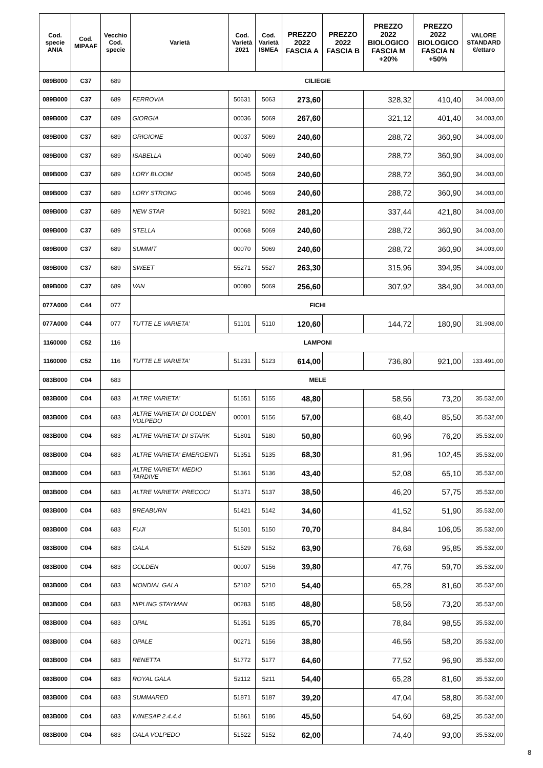| Cod. specie ANIA | Cod. MIPAAF | Vecchio Cod. specie | Varietà | Cod. Varietà 2021 | Cod. Varietà ISMEA | PREZZO 2022 FASCIA A | PREZZO 2022 FASCIA B | PREZZO 2022 BIOLOGICO FASCIA M +20% | PREZZO 2022 BIOLOGICO FASCIA N +50% | VALORE STANDARD €/ettaro |
| --- | --- | --- | --- | --- | --- | --- | --- | --- | --- | --- |
| 089B000 | C37 | 689 | CILIEGIE | | | | | | | |
| 089B000 | C37 | 689 | FERROVIA | 50631 | 5063 | 273,60 | | 328,32 | 410,40 | 34.003,00 |
| 089B000 | C37 | 689 | GIORGIA | 00036 | 5069 | 267,60 | | 321,12 | 401,40 | 34.003,00 |
| 089B000 | C37 | 689 | GRIGIONE | 00037 | 5069 | 240,60 | | 288,72 | 360,90 | 34.003,00 |
| 089B000 | C37 | 689 | ISABELLA | 00040 | 5069 | 240,60 | | 288,72 | 360,90 | 34.003,00 |
| 089B000 | C37 | 689 | LORY BLOOM | 00045 | 5069 | 240,60 | | 288,72 | 360,90 | 34.003,00 |
| 089B000 | C37 | 689 | LORY STRONG | 00046 | 5069 | 240,60 | | 288,72 | 360,90 | 34.003,00 |
| 089B000 | C37 | 689 | NEW STAR | 50921 | 5092 | 281,20 | | 337,44 | 421,80 | 34.003,00 |
| 089B000 | C37 | 689 | STELLA | 00068 | 5069 | 240,60 | | 288,72 | 360,90 | 34.003,00 |
| 089B000 | C37 | 689 | SUMMIT | 00070 | 5069 | 240,60 | | 288,72 | 360,90 | 34.003,00 |
| 089B000 | C37 | 689 | SWEET | 55271 | 5527 | 263,30 | | 315,96 | 394,95 | 34.003,00 |
| 089B000 | C37 | 689 | VAN | 00080 | 5069 | 256,60 | | 307,92 | 384,90 | 34.003,00 |
| 077A000 | C44 | 077 | FICHI | | | | | | | |
| 077A000 | C44 | 077 | TUTTE LE VARIETA' | 51101 | 5110 | 120,60 | | 144,72 | 180,90 | 31.908,00 |
| 1160000 | C52 | 116 | LAMPONI | | | | | | | |
| 1160000 | C52 | 116 | TUTTE LE VARIETA' | 51231 | 5123 | 614,00 | | 736,80 | 921,00 | 133.491,00 |
| 083B000 | C04 | 683 | MELE | | | | | | | |
| 083B000 | C04 | 683 | ALTRE VARIETA' | 51551 | 5155 | 48,80 | | 58,56 | 73,20 | 35.532,00 |
| 083B000 | C04 | 683 | ALTRE VARIETA' DI GOLDEN VOLPEDO | 00001 | 5156 | 57,00 | | 68,40 | 85,50 | 35.532,00 |
| 083B000 | C04 | 683 | ALTRE VARIETA' DI STARK | 51801 | 5180 | 50,80 | | 60,96 | 76,20 | 35.532,00 |
| 083B000 | C04 | 683 | ALTRE VARIETA' EMERGENTI | 51351 | 5135 | 68,30 | | 81,96 | 102,45 | 35.532,00 |
| 083B000 | C04 | 683 | ALTRE VARIETA' MEDIO TARDIVE | 51361 | 5136 | 43,40 | | 52,08 | 65,10 | 35.532,00 |
| 083B000 | C04 | 683 | ALTRE VARIETA' PRECOCI | 51371 | 5137 | 38,50 | | 46,20 | 57,75 | 35.532,00 |
| 083B000 | C04 | 683 | BREABURN | 51421 | 5142 | 34,60 | | 41,52 | 51,90 | 35.532,00 |
| 083B000 | C04 | 683 | FUJI | 51501 | 5150 | 70,70 | | 84,84 | 106,05 | 35.532,00 |
| 083B000 | C04 | 683 | GALA | 51529 | 5152 | 63,90 | | 76,68 | 95,85 | 35.532,00 |
| 083B000 | C04 | 683 | GOLDEN | 00007 | 5156 | 39,80 | | 47,76 | 59,70 | 35.532,00 |
| 083B000 | C04 | 683 | MONDIAL GALA | 52102 | 5210 | 54,40 | | 65,28 | 81,60 | 35.532,00 |
| 083B000 | C04 | 683 | NIPLING STAYMAN | 00283 | 5185 | 48,80 | | 58,56 | 73,20 | 35.532,00 |
| 083B000 | C04 | 683 | OPAL | 51351 | 5135 | 65,70 | | 78,84 | 98,55 | 35.532,00 |
| 083B000 | C04 | 683 | OPALE | 00271 | 5156 | 38,80 | | 46,56 | 58,20 | 35.532,00 |
| 083B000 | C04 | 683 | RENETTA | 51772 | 5177 | 64,60 | | 77,52 | 96,90 | 35.532,00 |
| 083B000 | C04 | 683 | ROYAL GALA | 52112 | 5211 | 54,40 | | 65,28 | 81,60 | 35.532,00 |
| 083B000 | C04 | 683 | SUMMARED | 51871 | 5187 | 39,20 | | 47,04 | 58,80 | 35.532,00 |
| 083B000 | C04 | 683 | WINESAP 2.4.4.4 | 51861 | 5186 | 45,50 | | 54,60 | 68,25 | 35.532,00 |
| 083B000 | C04 | 683 | GALA VOLPEDO | 51522 | 5152 | 62,00 | | 74,40 | 93,00 | 35.532,00 |
8